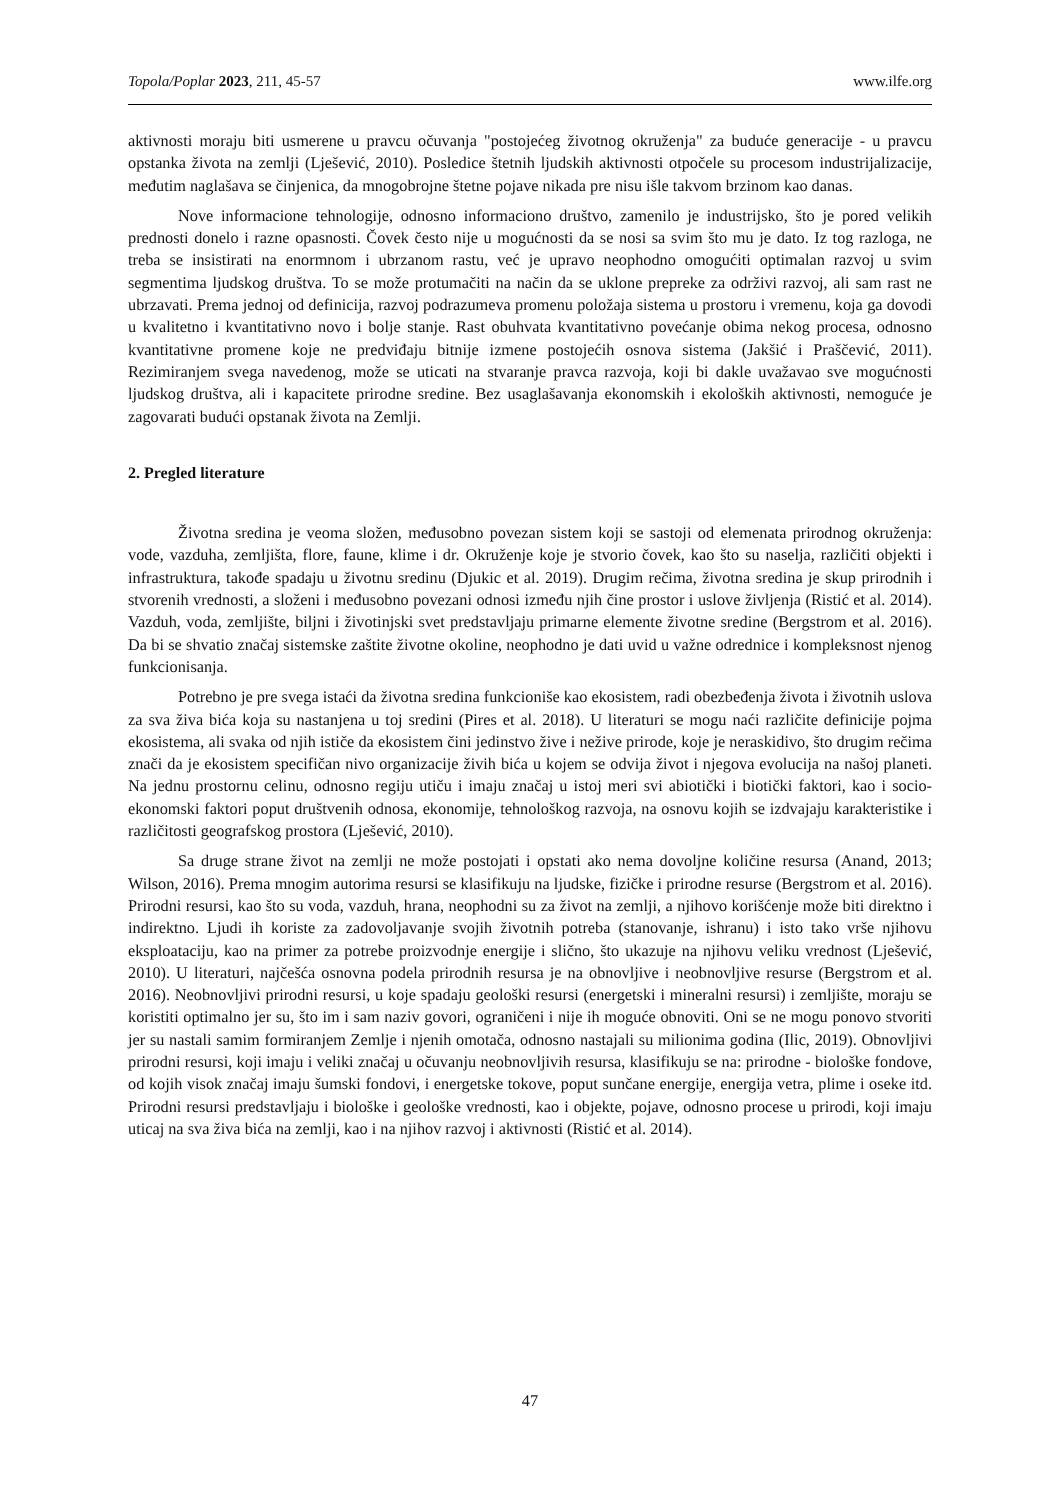Topola/Poplar 2023, 211, 45-57 www.ilfe.org
aktivnosti moraju biti usmerene u pravcu očuvanja "postojećeg životnog okruženja" za buduće generacije - u pravcu opstanka života na zemlji (Lješević, 2010). Posledice štetnih ljudskih aktivnosti otpočele su procesom industrijalizacije, međutim naglašava se činjenica, da mnogobrojne štetne pojave nikada pre nisu išle takvom brzinom kao danas.
Nove informacione tehnologije, odnosno informaciono društvo, zamenilo je industrijsko, što je pored velikih prednosti donelo i razne opasnosti. Čovek često nije u mogućnosti da se nosi sa svim što mu je dato. Iz tog razloga, ne treba se insistirati na enormnom i ubrzanom rastu, već je upravo neophodno omogućiti optimalan razvoj u svim segmentima ljudskog društva. To se može protumačiti na način da se uklone prepreke za održivi razvoj, ali sam rast ne ubrzavati. Prema jednoj od definicija, razvoj podrazumeva promenu položaja sistema u prostoru i vremenu, koja ga dovodi u kvalitetno i kvantitativno novo i bolje stanje. Rast obuhvata kvantitativno povećanje obima nekog procesa, odnosno kvantitativne promene koje ne predviđaju bitnije izmene postojećih osnova sistema (Jakšić i Praščević, 2011). Rezimiranjem svega navedenog, može se uticati na stvaranje pravca razvoja, koji bi dakle uvažavao sve mogućnosti ljudskog društva, ali i kapacitete prirodne sredine. Bez usaglašavanja ekonomskih i ekoloških aktivnosti, nemoguće je zagovarati budući opstanak života na Zemlji.
2. Pregled literature
Životna sredina je veoma složen, međusobno povezan sistem koji se sastoji od elemenata prirodnog okruženja: vode, vazduha, zemljišta, flore, faune, klime i dr. Okruženje koje je stvorio čovek, kao što su naselja, različiti objekti i infrastruktura, takođe spadaju u životnu sredinu (Djukic et al. 2019). Drugim rečima, životna sredina je skup prirodnih i stvorenih vrednosti, a složeni i međusobno povezani odnosi između njih čine prostor i uslove življenja (Ristić et al. 2014). Vazduh, voda, zemljište, biljni i životinjski svet predstavljaju primarne elemente životne sredine (Bergstrom et al. 2016). Da bi se shvatio značaj sistemske zaštite životne okoline, neophodno je dati uvid u važne odrednice i kompleksnost njenog funkcionisanja.
Potrebno je pre svega istaći da životna sredina funkcioniše kao ekosistem, radi obezbeđenja života i životnih uslova za sva živa bića koja su nastanjena u toj sredini (Pires et al. 2018). U literaturi se mogu naći različite definicije pojma ekosistema, ali svaka od njih ističe da ekosistem čini jedinstvo žive i nežive prirode, koje je neraskidivo, što drugim rečima znači da je ekosistem specifičan nivo organizacije živih bića u kojem se odvija život i njegova evolucija na našoj planeti. Na jednu prostornu celinu, odnosno regiju utiču i imaju značaj u istoj meri svi abiotički i biotički faktori, kao i socio-ekonomski faktori poput društvenih odnosa, ekonomije, tehnološkog razvoja, na osnovu kojih se izdvajaju karakteristike i različitosti geografskog prostora (Lješević, 2010).
Sa druge strane život na zemlji ne može postojati i opstati ako nema dovoljne količine resursa (Anand, 2013; Wilson, 2016). Prema mnogim autorima resursi se klasifikuju na ljudske, fizičke i prirodne resurse (Bergstrom et al. 2016). Prirodni resursi, kao što su voda, vazduh, hrana, neophodni su za život na zemlji, a njihovo korišćenje može biti direktno i indirektno. Ljudi ih koriste za zadovoljavanje svojih životnih potreba (stanovanje, ishranu) i isto tako vrše njihovu eksploataciju, kao na primer za potrebe proizvodnje energije i slično, što ukazuje na njihovu veliku vrednost (Lješević, 2010). U literaturi, najčešća osnovna podela prirodnih resursa je na obnovljive i neobnovljive resurse (Bergstrom et al. 2016). Neobnovljivi prirodni resursi, u koje spadaju geološki resursi (energetski i mineralni resursi) i zemljište, moraju se koristiti optimalno jer su, što im i sam naziv govori, ograničeni i nije ih moguće obnoviti. Oni se ne mogu ponovo stvoriti jer su nastali samim formiranjem Zemlje i njenih omotača, odnosno nastajali su milionima godina (Ilic, 2019). Obnovljivi prirodni resursi, koji imaju i veliki značaj u očuvanju neobnovljivih resursa, klasifikuju se na: prirodne - biološke fondove, od kojih visok značaj imaju šumski fondovi, i energetske tokove, poput sunčane energije, energija vetra, plime i oseke itd. Prirodni resursi predstavljaju i biološke i geološke vrednosti, kao i objekte, pojave, odnosno procese u prirodi, koji imaju uticaj na sva živa bića na zemlji, kao i na njihov razvoj i aktivnosti (Ristić et al. 2014).
47